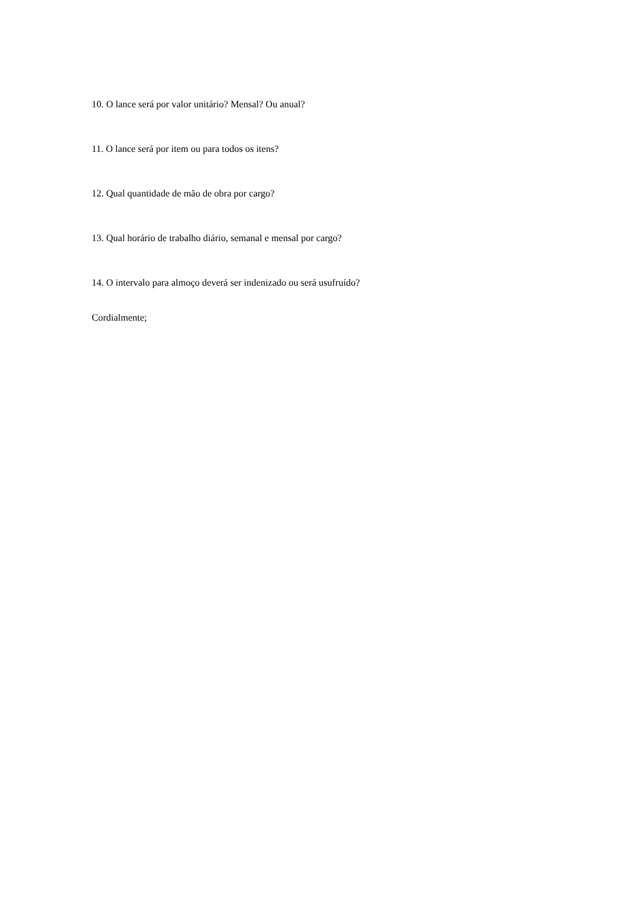10. O lance será por valor unitário? Mensal? Ou anual?
11. O lance será por item ou para todos os itens?
12. Qual quantidade de mão de obra por cargo?
13. Qual horário de trabalho diário, semanal e mensal por cargo?
14. O intervalo para almoço deverá ser indenizado ou será usufruído?
Cordialmente;